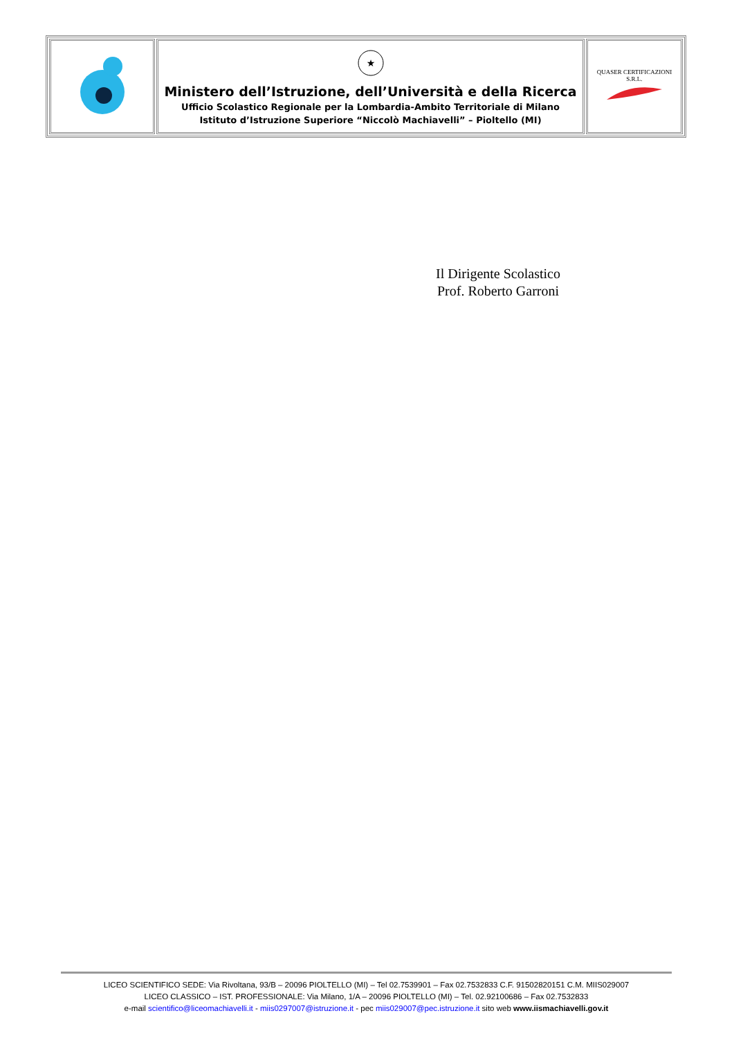| | ★ Ministero dell’Istruzione, dell’Università e della Ricerca Ufficio Scolastico Regionale per la Lombardia-Ambito Territoriale di Milano Istituto d’Istruzione Superiore “Niccolò Machiavelli” – Pioltello (MI) | QUASER CERTIFICAZIONI S.R.L. |
Il Dirigente Scolastico
Prof. Roberto Garroni
LICEO SCIENTIFICO SEDE: Via Rivoltana, 93/B – 20096 PIOLTELLO (MI) – Tel 02.7539901 – Fax 02.7532833 C.F. 91502820151 C.M. MIIS029007
LICEO CLASSICO – IST. PROFESSIONALE: Via Milano, 1/A – 20096 PIOLTELLO (MI) – Tel. 02.92100686 – Fax 02.7532833
e-mail scientifico@liceomachiavelli.it - miis0297007@istruzione.it - pec miis029007@pec.istruzione.it sito web www.iismachiavelli.gov.it